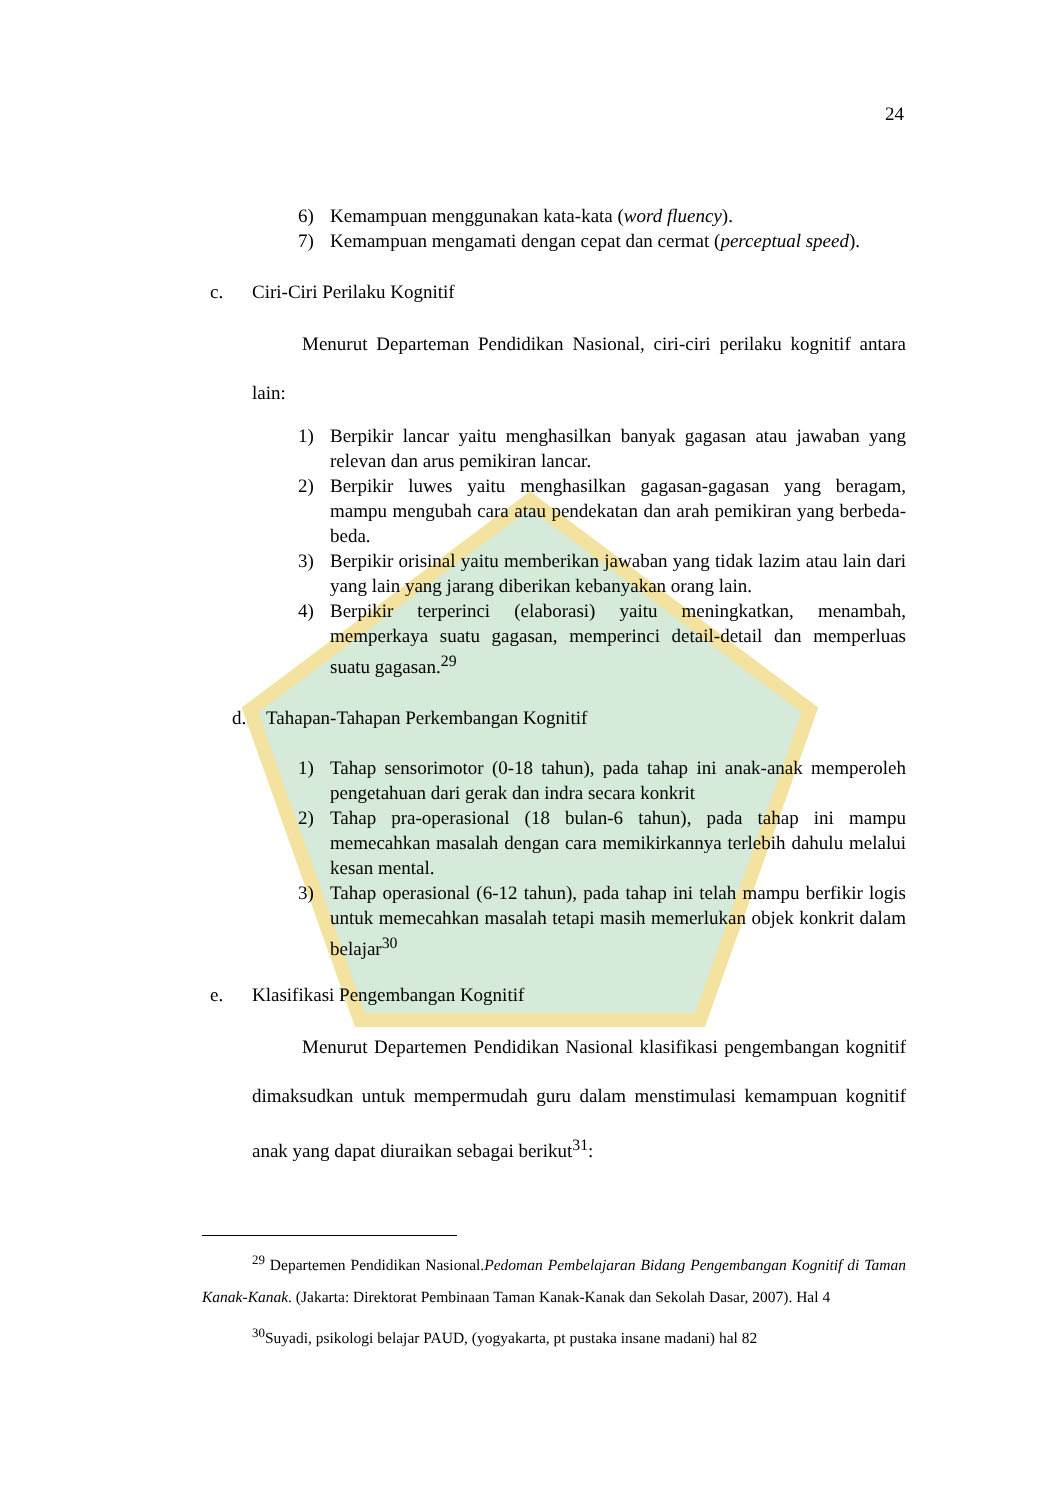24
6) Kemampuan menggunakan kata-kata (word fluency).
7) Kemampuan mengamati dengan cepat dan cermat (perceptual speed).
c. Ciri-Ciri Perilaku Kognitif
Menurut Departeman Pendidikan Nasional, ciri-ciri perilaku kognitif antara lain:
1) Berpikir lancar yaitu menghasilkan banyak gagasan atau jawaban yang relevan dan arus pemikiran lancar.
2) Berpikir luwes yaitu menghasilkan gagasan-gagasan yang beragam, mampu mengubah cara atau pendekatan dan arah pemikiran yang berbeda-beda.
3) Berpikir orisinal yaitu memberikan jawaban yang tidak lazim atau lain dari yang lain yang jarang diberikan kebanyakan orang lain.
4) Berpikir terperinci (elaborasi) yaitu meningkatkan, menambah, memperkaya suatu gagasan, memperinci detail-detail dan memperluas suatu gagasan.<sup>29</sup>
d. Tahapan-Tahapan Perkembangan Kognitif
1) Tahap sensorimotor (0-18 tahun), pada tahap ini anak-anak memperoleh pengetahuan dari gerak dan indra secara konkrit
2) Tahap pra-operasional (18 bulan-6 tahun), pada tahap ini mampu memecahkan masalah dengan cara memikirkannya terlebih dahulu melalui kesan mental.
3) Tahap operasional (6-12 tahun), pada tahap ini telah mampu berfikir logis untuk memecahkan masalah tetapi masih memerlukan objek konkrit dalam belajar<sup>30</sup>
e. Klasifikasi Pengembangan Kognitif
Menurut Departemen Pendidikan Nasional klasifikasi pengembangan kognitif dimaksudkan untuk mempermudah guru dalam menstimulasi kemampuan kognitif anak yang dapat diuraikan sebagai berikut<sup>31</sup>:
<sup>29</sup> Departemen Pendidikan Nasional.Pedoman Pembelajaran Bidang Pengembangan Kognitif di Taman Kanak-Kanak. (Jakarta: Direktorat Pembinaan Taman Kanak-Kanak dan Sekolah Dasar, 2007). Hal 4
<sup>30</sup> Suyadi, psikologi belajar PAUD, (yogyakarta, pt pustaka insane madani) hal 82